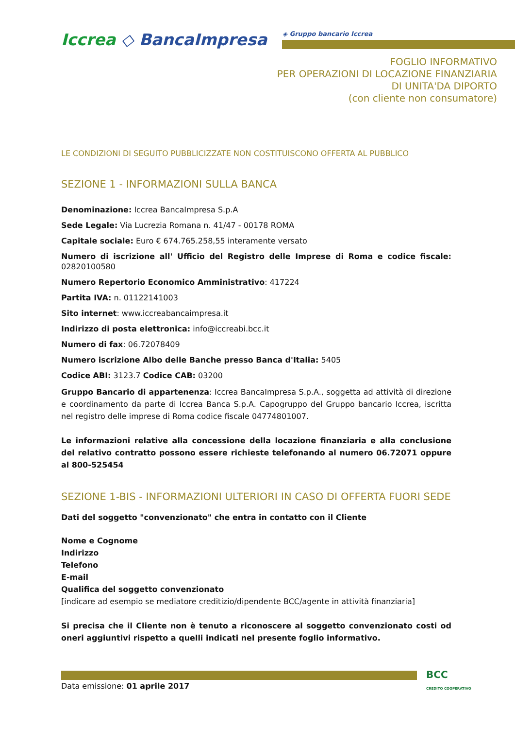Iccrea ◇ BancaImpresa ◈ Gruppo bancario Iccrea
FOGLIO INFORMATIVO
PER OPERAZIONI DI LOCAZIONE FINANZIARIA
DI UNITA'DA DIPORTO
(con cliente non consumatore)
LE CONDIZIONI DI SEGUITO PUBBLICIZZATE NON COSTITUISCONO OFFERTA AL PUBBLICO
SEZIONE 1 - INFORMAZIONI SULLA BANCA
Denominazione: Iccrea BancaImpresa S.p.A
Sede Legale: Via Lucrezia Romana n. 41/47 - 00178 ROMA
Capitale sociale: Euro € 674.765.258,55 interamente versato
Numero di iscrizione all' Ufficio del Registro delle Imprese di Roma e codice fiscale: 02820100580
Numero Repertorio Economico Amministrativo: 417224
Partita IVA: n. 01122141003
Sito internet: www.iccreabancaimpresa.it
Indirizzo di posta elettronica: info@iccreabi.bcc.it
Numero di fax: 06.72078409
Numero iscrizione Albo delle Banche presso Banca d'Italia: 5405
Codice ABI: 3123.7 Codice CAB: 03200
Gruppo Bancario di appartenenza: Iccrea BancaImpresa S.p.A., soggetta ad attività di direzione e coordinamento da parte di Iccrea Banca S.p.A. Capogruppo del Gruppo bancario Iccrea, iscritta nel registro delle imprese di Roma codice fiscale 04774801007.
Le informazioni relative alla concessione della locazione finanziaria e alla conclusione del relativo contratto possono essere richieste telefonando al numero 06.72071 oppure al 800-525454
SEZIONE 1-BIS - INFORMAZIONI ULTERIORI IN CASO DI OFFERTA FUORI SEDE
Dati del soggetto "convenzionato" che entra in contatto con il Cliente
Nome e Cognome
Indirizzo
Telefono
E-mail
Qualifica del soggetto convenzionato
[indicare ad esempio se mediatore creditizio/dipendente BCC/agente in attività finanziaria]
Si precisa che il Cliente non è tenuto a riconoscere al soggetto convenzionato costi od oneri aggiuntivi rispetto a quelli indicati nel presente foglio informativo.
BCC
CREDITO COOPERATIVO
Data emissione: 01 aprile 2017